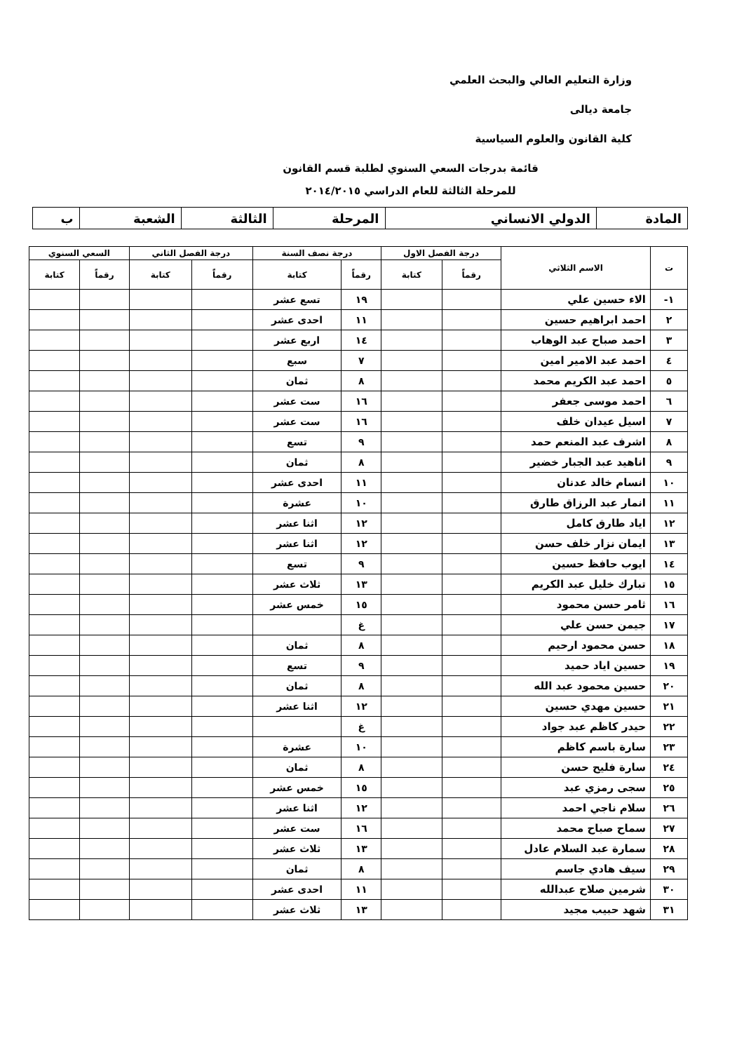وزارة التعليم العالي والبحث العلمي
جامعة ديالى
كلية القانون والعلوم السياسية
قائمة بدرجات السعي السنوي لطلبة قسم القانون
للمرحلة الثالثة للعام الدراسي ٢٠١٤/٢٠١٥
| المادة | الدولي الانساني | المرحلة | الثالثة | الشعبة | ب |
| ت | الاسم الثلاثي | درجة الفصل الاول | | درجة نصف السنة | | درجة الفصل الثاني | | السعي السنوي | |
| --- | --- | --- | --- | --- | --- | --- | --- | --- | --- |
| | | رقماً | كتابة | رقماً | كتابة | رقماً | كتابة | رقماً | كتابة |
| ١- | الاء حسين علي | | | ١٩ | تسع عشر | | | | |
| ٢ | احمد ابراهيم حسين | | | ١١ | احدى عشر | | | | |
| ٣ | احمد صباح عبد الوهاب | | | ١٤ | اربع عشر | | | | |
| ٤ | احمد عبد الامير امين | | | ٧ | سبع | | | | |
| ٥ | احمد عبد الكريم محمد | | | ٨ | ثمان | | | | |
| ٦ | احمد موسى جعفر | | | ١٦ | ست عشر | | | | |
| ٧ | اسيل عيدان خلف | | | ١٦ | ست عشر | | | | |
| ٨ | اشرف عبد المنعم حمد | | | ٩ | تسع | | | | |
| ٩ | اناهيد عبد الجبار خضير | | | ٨ | ثمان | | | | |
| ١٠ | انسام خالد عدنان | | | ١١ | احدى عشر | | | | |
| ١١ | انمار عبد الرزاق طارق | | | ١٠ | عشرة | | | | |
| ١٢ | اياد طارق كامل | | | ١٢ | اثنا عشر | | | | |
| ١٣ | ايمان نزار خلف حسن | | | ١٢ | اثنا عشر | | | | |
| ١٤ | ايوب حافظ حسين | | | ٩ | تسع | | | | |
| ١٥ | تبارك خليل عبد الكريم | | | ١٣ | ثلاث عشر | | | | |
| ١٦ | ثامر حسن محمود | | | ١٥ | خمس عشر | | | | |
| ١٧ | جيمن حسن علي | | | غ | | | | | |
| ١٨ | حسن محمود ارحيم | | | ٨ | ثمان | | | | |
| ١٩ | حسين اياد حميد | | | ٩ | تسع | | | | |
| ٢٠ | حسين محمود عبد الله | | | ٨ | ثمان | | | | |
| ٢١ | حسين مهدي حسين | | | ١٢ | اثنا عشر | | | | |
| ٢٢ | حيدر كاظم عبد جواد | | | غ | | | | | |
| ٢٣ | سارة باسم كاظم | | | ١٠ | عشرة | | | | |
| ٢٤ | سارة فليح حسن | | | ٨ | ثمان | | | | |
| ٢٥ | سجى رمزي عبد | | | ١٥ | خمس عشر | | | | |
| ٢٦ | سلام ناجي احمد | | | ١٢ | اثنا عشر | | | | |
| ٢٧ | سماح صباح محمد | | | ١٦ | ست عشر | | | | |
| ٢٨ | سمارة عبد السلام عادل | | | ١٣ | ثلاث عشر | | | | |
| ٢٩ | سيف هادي جاسم | | | ٨ | ثمان | | | | |
| ٣٠ | شرمين صلاح عبدالله | | | ١١ | احدى عشر | | | | |
| ٣١ | شهد حبيب مجيد | | | ١٣ | ثلاث عشر | | | | |